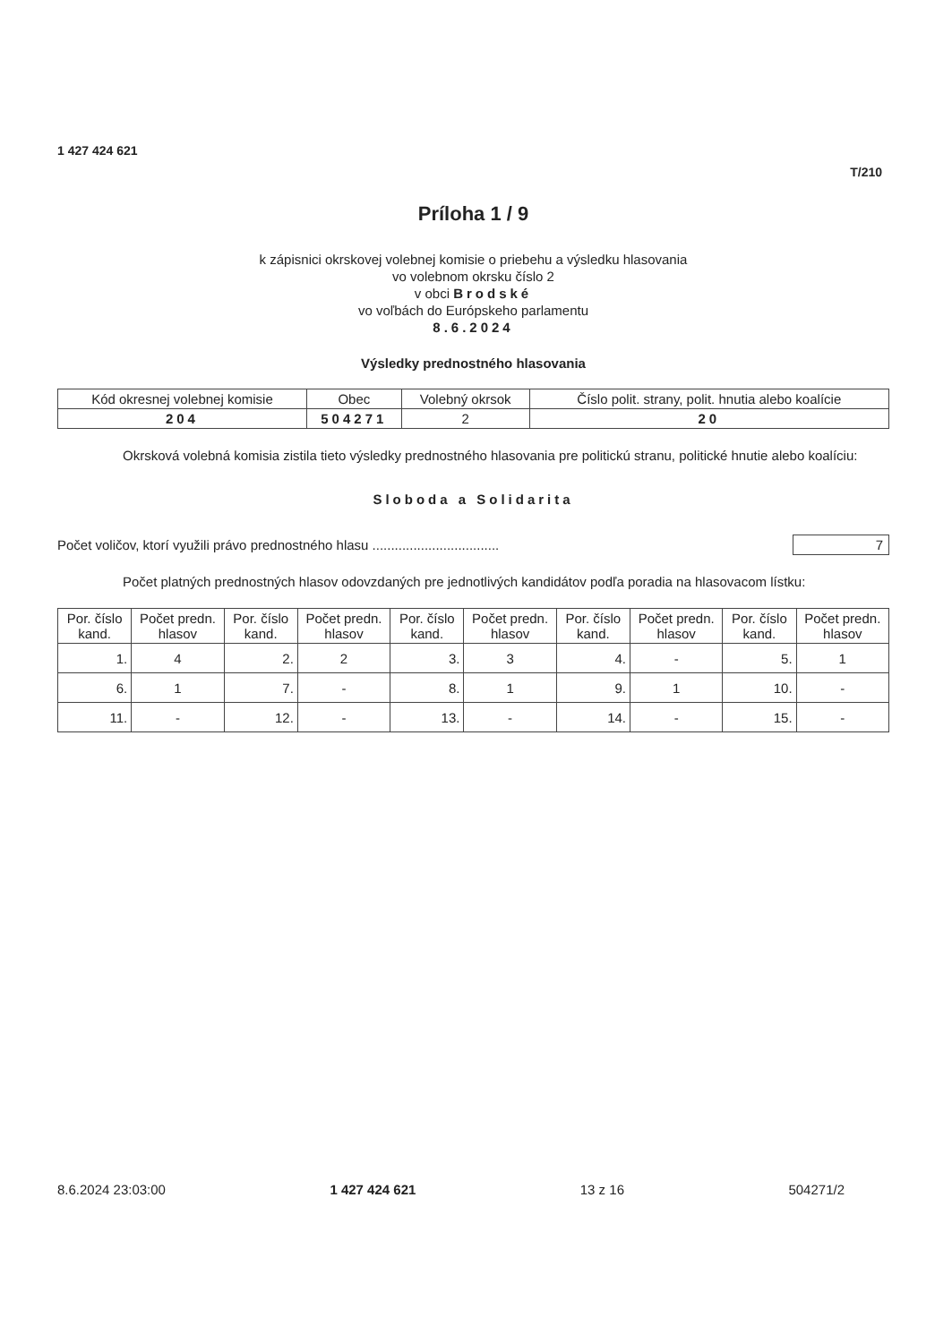1 427 424 621
T/210
Príloha 1 / 9
k zápisnici okrskovej volebnej komisie o priebehu a výsledku hlasovania
vo volebnom okrsku číslo 2
v obci Brodské
vo voľbách do Európskeho parlamentu
8.6.2024
Výsledky prednostného hlasovania
| Kód okresnej volebnej komisie | Obec | Volebný okrsok | Číslo polit. strany, polit. hnutia alebo koalície |
| --- | --- | --- | --- |
| 204 | 504271 | 2 | 20 |
Okrsková volebná komisia zistila tieto výsledky prednostného hlasovania pre politickú stranu, politické hnutie alebo koalíciu:
Sloboda a Solidarita
Počet voličov, ktorí využili právo prednostného hlasu .................................. 7
Počet platných prednostných hlasov odovzdaných pre jednotlivých kandidátov podľa poradia na hlasovacom lístku:
| Por. číslo kand. | Počet predn. hlasov | Por. číslo kand. | Počet predn. hlasov | Por. číslo kand. | Počet predn. hlasov | Por. číslo kand. | Počet predn. hlasov | Por. číslo kand. | Počet predn. hlasov |
| --- | --- | --- | --- | --- | --- | --- | --- | --- | --- |
| 1. | 4 | 2. | 2 | 3. | 3 | 4. | - | 5. | 1 |
| 6. | 1 | 7. | - | 8. | 1 | 9. | 1 | 10. | - |
| 11. | - | 12. | - | 13. | - | 14. | - | 15. | - |
8.6.2024 23:03:00 1 427 424 621 13 z 16 504271/2